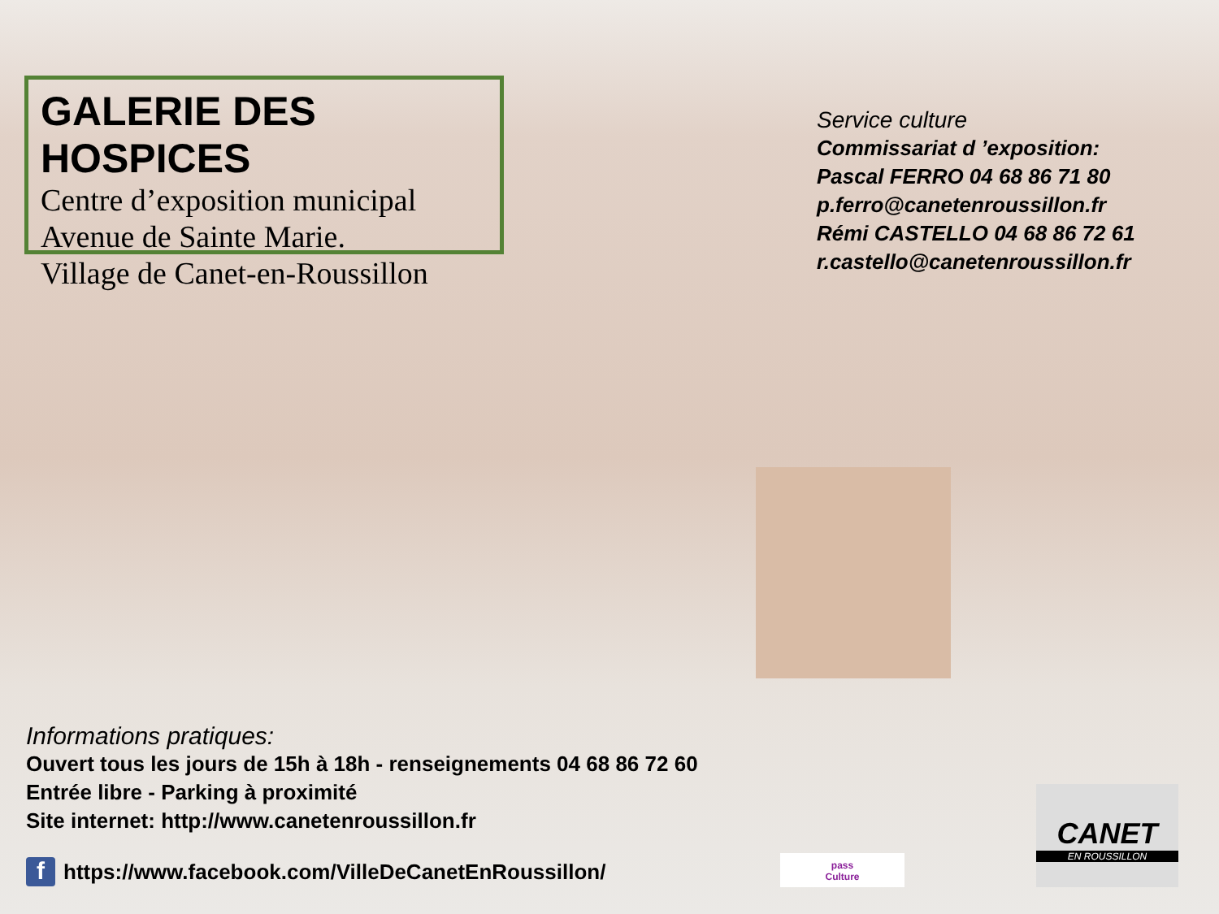GALERIE DES HOSPICES
Centre d’exposition municipal
Avenue de Sainte Marie.
Village de Canet-en-Roussillon
Service culture
Commissariat d ’exposition:
Pascal FERRO 04 68 86 71 80
p.ferro@canetenroussillon.fr
Rémi CASTELLO 04 68 86 72 61
r.castello@canetenroussillon.fr
Informations pratiques:
Ouvert tous les jours de 15h à 18h - renseignements 04 68 86 72 60
Entrée libre - Parking à proximité
Site internet: http://www.canetenroussillon.fr
f
https://www.facebook.com/VilleDeCanetEnRoussillon/
pass
Culture
CANET
EN ROUSSILLON